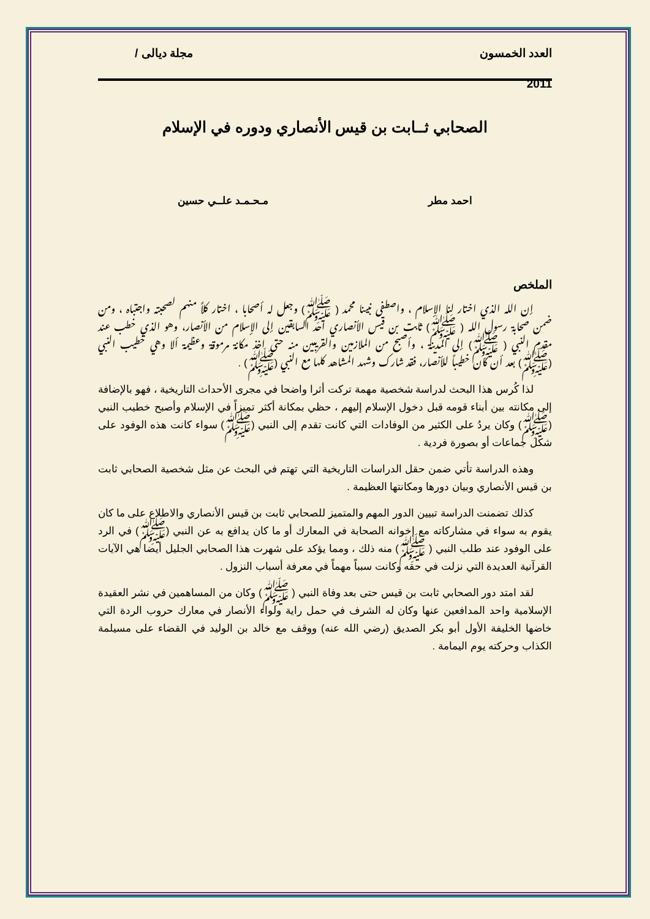العدد الخمسون مجلة ديالى /
2011
الصحابي ثــابت بن قيس الأنصاري ودوره في الإسلام
احمد مطر مـحـمـد علــي حسين
الملخص
إن الله الذي اختار لنا الإسلام ، واصطفى نبينا محمد ( ﷺ) وجعل له أصحابا ، اختار كلاً منهم لصحبته واجتباه ، ومن ضمن صحابة رسول الله ( ﷺ) ثابت بن قيس الأنصاري احد السابقين إلى الإسلام من الأنصار، وهو الذي خطب عند مقدم النبي ( ﷺ) إلى المدينة ، وأصبح من الملازمين والقريبين منه حتى اخذ مكانة مرموقة وعظيمة ألا وهي خطيب النبي (ﷺ) بعد أن كان خطيباً للأنصار، فقد شارك وشهد المشاهد كلها مع النبي (ﷺ) .
لذا كُرس هذا البحث لدراسة شخصية مهمة تركت أثرا واضحا في مجرى الأحداث التاريخية ، فهو بالإضافة إلى مكانته بين أبناء قومه قبل دخول الإسلام إليهم ، حظي بمكانة أكثر تميزاً في الإسلام وأصبح خطيب النبي (ﷺ) وكان يردُ على الكثير من الوفادات التي كانت تقدم إلى النبي (ﷺ) سواء كانت هذه الوفود على شكل جماعات أو بصورة فردية .
وهذه الدراسة تأتي ضمن حقل الدراسات التاريخية التي تهتم في البحث عن مثل شخصية الصحابي ثابت بن قيس الأنصاري وبيان دورها ومكانتها العظيمة .
كذلك تضمنت الدراسة تبيين الدور المهم والمتميز للصحابي ثابت بن قيس الأنصاري والاطلاع على ما كان يقوم به سواء في مشاركاته مع إخوانه الصحابة في المعارك أو ما كان يدافع به عن النبي (ﷺ) في الرد على الوفود عند طلب النبي ( ﷺ) منه ذلك ، ومما يؤكد على شهرت هذا الصحابي الجليل أيضا هي الآيات القرآنية العديدة التي نزلت في حقه وكانت سبباً مهماً في معرفة أسباب النزول .
لقد امتد دور الصحابي ثابت بن قيس حتى بعد وفاة النبي ( ﷺ) وكان من المساهمين في نشر العقيدة الإسلامية واحد المدافعين عنها وكان له الشرف في حمل راية ولواء الأنصار في معارك حروب الردة التي خاضها الخليفة الأول أبو بكر الصديق (رضي الله عنه) ووقف مع خالد بن الوليد في القضاء على مسيلمة الكذاب وحركته يوم اليمامة .